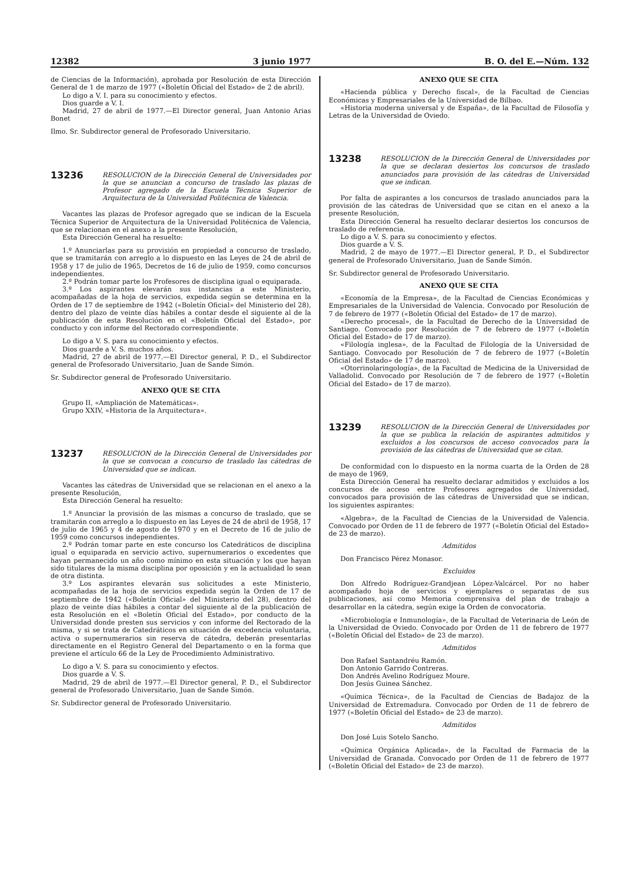12382 3 junio 1977 B. O. del E.—Núm. 132
de Ciencias de la Información), aprobada por Resolución de esta Dirección General de 1 de marzo de 1977 («Boletín Oficial del Estado» de 2 de abril).
Lo digo a V. I. para su conocimiento y efectos.
Dios guarde a V. I.
Madrid, 27 de abril de 1977.—El Director general, Juan Antonio Arias Bonet
Ilmo. Sr. Subdirector general de Profesorado Universitario.
13236
RESOLUCION de la Dirección General de Universidades por la que se anuncian a concurso de traslado las plazas de Profesor agregado de la Escuela Técnica Superior de Arquitectura de la Universidad Politécnica de Valencia.
Vacantes las plazas de Profesor agregado que se indican de la Escuela Técnica Superior de Arquitectura de la Universidad Politécnica de Valencia, que se relacionan en el anexo a la presente Resolución,
Esta Dirección General ha resuelto:
1.º Anunciarlas para su provisión en propiedad a concurso de traslado, que se tramitarán con arreglo a lo dispuesto en las Leyes de 24 de abril de 1958 y 17 de julio de 1965, Decretos de 16 de julio de 1959, como concursos independientes.
2.º Podrán tomar parte los Profesores de disciplina igual o equiparada.
3.º Los aspirantes elevarán sus instancias a este Ministerio, acompañadas de la hoja de servicios, expedida según se determina en la Orden de 17 de septiembre de 1942 («Boletín Oficial» del Ministerio del 28), dentro del plazo de veinte días hábiles a contar desde el siguiente al de la publicación de esta Resolución en el «Boletín Oficial del Estado», por conducto y con informe del Rectorado correspondiente.
Lo digo a V. S. para su conocimiento y efectos.
Dios guarde a V. S. muchos años.
Madrid, 27 de abril de 1977.—El Director general, P. D., el Subdirector general de Profesorado Universitario, Juan de Sande Simón.
Sr. Subdirector general de Profesorado Universitario.
ANEXO QUE SE CITA
Grupo II, «Ampliación de Matemáticas».
Grupo XXIV, «Historia de la Arquitectura».
13237
RESOLUCION de la Dirección General de Universidades por la que se convocan a concurso de traslado las cátedras de Universidad que se indican.
Vacantes las cátedras de Universidad que se relacionan en el anexo a la presente Resolución,
Esta Dirección General ha resuelto:
1.º Anunciar la provisión de las mismas a concurso de traslado, que se tramitarán con arreglo a lo dispuesto en las Leyes de 24 de abril de 1958, 17 de julio de 1965 y 4 de agosto de 1970 y en el Decreto de 16 de julio de 1959 como concursos independientes.
2.º Podrán tomar parte en este concurso los Catedráticos de disciplina igual o equiparada en servicio activo, supernumerarios o excedentes que hayan permanecido un año como mínimo en esta situación y los que hayan sido titulares de la misma disciplina por oposición y en la actualidad lo sean de otra distinta.
3.º Los aspirantes elevarán sus solicitudes a este Ministerio, acompañadas de la hoja de servicios expedida según la Orden de 17 de septiembre de 1942 («Boletín Oficial» del Ministerio del 28), dentro del plazo de veinte días hábiles a contar del siguiente al de la publicación de esta Resolución en el «Boletín Oficial del Estado», por conducto de la Universidad donde presten sus servicios y con informe del Rectorado de la misma, y si se trata de Catedráticos en situación de excedencia voluntaria, activa o supernumerarios sin reserva de cátedra, deberán presentarlas directamente en el Registro General del Departamento o en la forma que previene el artículo 66 de la Ley de Procedimiento Administrativo.
Lo digo a V. S. para su conocimiento y efectos.
Dios guarde a V. S.
Madrid, 29 de abril de 1977.—El Director general, P. D., el Subdirector general de Profesorado Universitario, Juan de Sande Simón.
Sr. Subdirector general de Profesorado Universitario.
ANEXO QUE SE CITA
«Hacienda pública y Derecho fiscal», de la Facultad de Ciencias Económicas y Empresariales de la Universidad de Bilbao.
«Historia moderna universal y de España», de la Facultad de Filosofía y Letras de la Universidad de Oviedo.
13238
RESOLUCION de la Dirección General de Universidades por la que se declaran desiertos los concursos de traslado anunciados para provisión de las cátedras de Universidad que se indican.
Por falta de aspirantes a los concursos de traslado anunciados para la provisión de las cátedras de Universidad que se citan en el anexo a la presente Resolución,
Esta Dirección General ha resuelto declarar desiertos los concursos de traslado de referencia.
Lo digo a V. S. para su conocimiento y efectos.
Dios guarde a V. S.
Madrid, 2 de mayo de 1977.—El Director general, P. D., el Subdirector general de Profesorado Universitario, Juan de Sande Simón.
Sr. Subdirector general de Profesorado Universitario.
ANEXO QUE SE CITA
«Economía de la Empresa», de la Facultad de Ciencias Económicas y Empresariales de la Universidad de Valencia. Convocado por Resolución de 7 de febrero de 1977 («Boletín Oficial del Estado» de 17 de marzo).
«Derecho procesal», de la Facultad de Derecho de la Universidad de Santiago. Convocado por Resolución de 7 de febrero de 1977 («Boletín Oficial del Estado» de 17 de marzo).
«Filología inglesa», de la Facultad de Filología de la Universidad de Santiago. Convocado por Resolución de 7 de febrero de 1977 («Boletín Oficial del Estado» de 17 de marzo).
«Otorrinolaringología», de la Facultad de Medicina de la Universidad de Valladolid. Convocado por Resolución de 7 de febrero de 1977 («Boletín Oficial del Estado» de 17 de marzo).
13239
RESOLUCION de la Dirección General de Universidades por la que se publica la relación de aspirantes admitidos y excluidos a los concursos de acceso convocados para la provisión de las cátedras de Universidad que se citan.
De conformidad con lo dispuesto en la norma cuarta de la Orden de 28 de mayo de 1969,
Esta Dirección General ha resuelto declarar admitidos y excluidos a los concursos de acceso entre Profesores agregados de Universidad, convocados para provisión de las cátedras de Universidad que se indican, los siguientes aspirantes:
«Algebra», de la Facultad de Ciencias de la Universidad de Valencia. Convocado por Orden de 11 de febrero de 1977 («Boletín Oficial del Estado» de 23 de marzo).
Admitidos
Don Francisco Pérez Monasor.
Excluidos
Don Alfredo Rodríguez-Grandjean López-Valcárcel. Por no haber acompañado hoja de servicios y ejemplares o separatas de sus publicaciones, así como Memoria comprensiva del plan de trabajo a desarrollar en la cátedra, según exige la Orden de convocatoria.
«Microbiología e Inmunología», de la Facultad de Veterinaria de León de la Universidad de Oviedo. Convocado por Orden de 11 de febrero de 1977 («Boletín Oficial del Estado» de 23 de marzo).
Admitidos
Don Rafael Santandréu Ramón.
Don Antonio Garrido Contreras.
Don Andrés Avelino Rodríguez Moure.
Don Jesús Guinea Sánchez.
«Química Técnica», de la Facultad de Ciencias de Badajoz de la Universidad de Extremadura. Convocado por Orden de 11 de febrero de 1977 («Boletín Oficial del Estado» de 23 de marzo).
Admitidos
Don José Luis Sotelo Sancho.
«Química Orgánica Aplicada», de la Facultad de Farmacia de la Universidad de Granada. Convocado por Orden de 11 de febrero de 1977 («Boletín Oficial del Estado» de 23 de marzo).